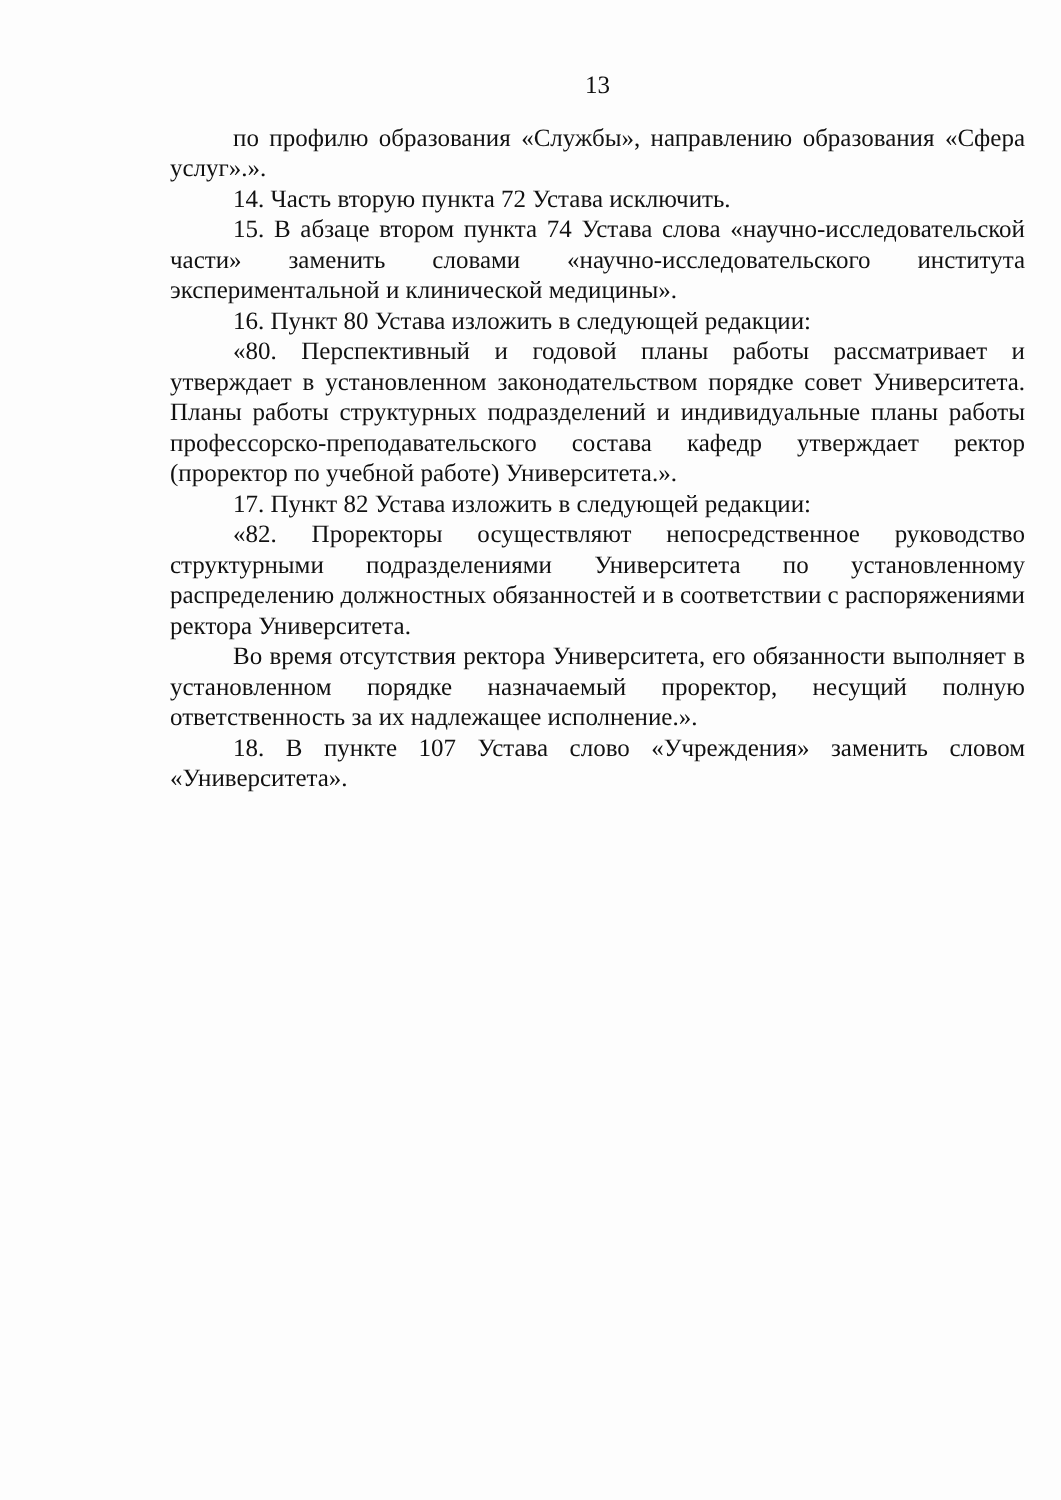13
по профилю образования «Службы», направлению образования «Сфера услуг».».
14. Часть вторую пункта 72 Устава исключить.
15. В абзаце втором пункта 74 Устава слова «научно-исследовательской части» заменить словами «научно-исследовательского института экспериментальной и клинической медицины».
16. Пункт 80 Устава изложить в следующей редакции:
«80. Перспективный и годовой планы работы рассматривает и утверждает в установленном законодательством порядке совет Университета. Планы работы структурных подразделений и индивидуальные планы работы профессорско-преподавательского состава кафедр утверждает ректор (проректор по учебной работе) Университета.».
17. Пункт 82 Устава изложить в следующей редакции:
«82. Проректоры осуществляют непосредственное руководство структурными подразделениями Университета по установленному распределению должностных обязанностей и в соответствии с распоряжениями ректора Университета.
Во время отсутствия ректора Университета, его обязанности выполняет в установленном порядке назначаемый проректор, несущий полную ответственность за их надлежащее исполнение.».
18. В пункте 107 Устава слово «Учреждения» заменить словом «Университета».